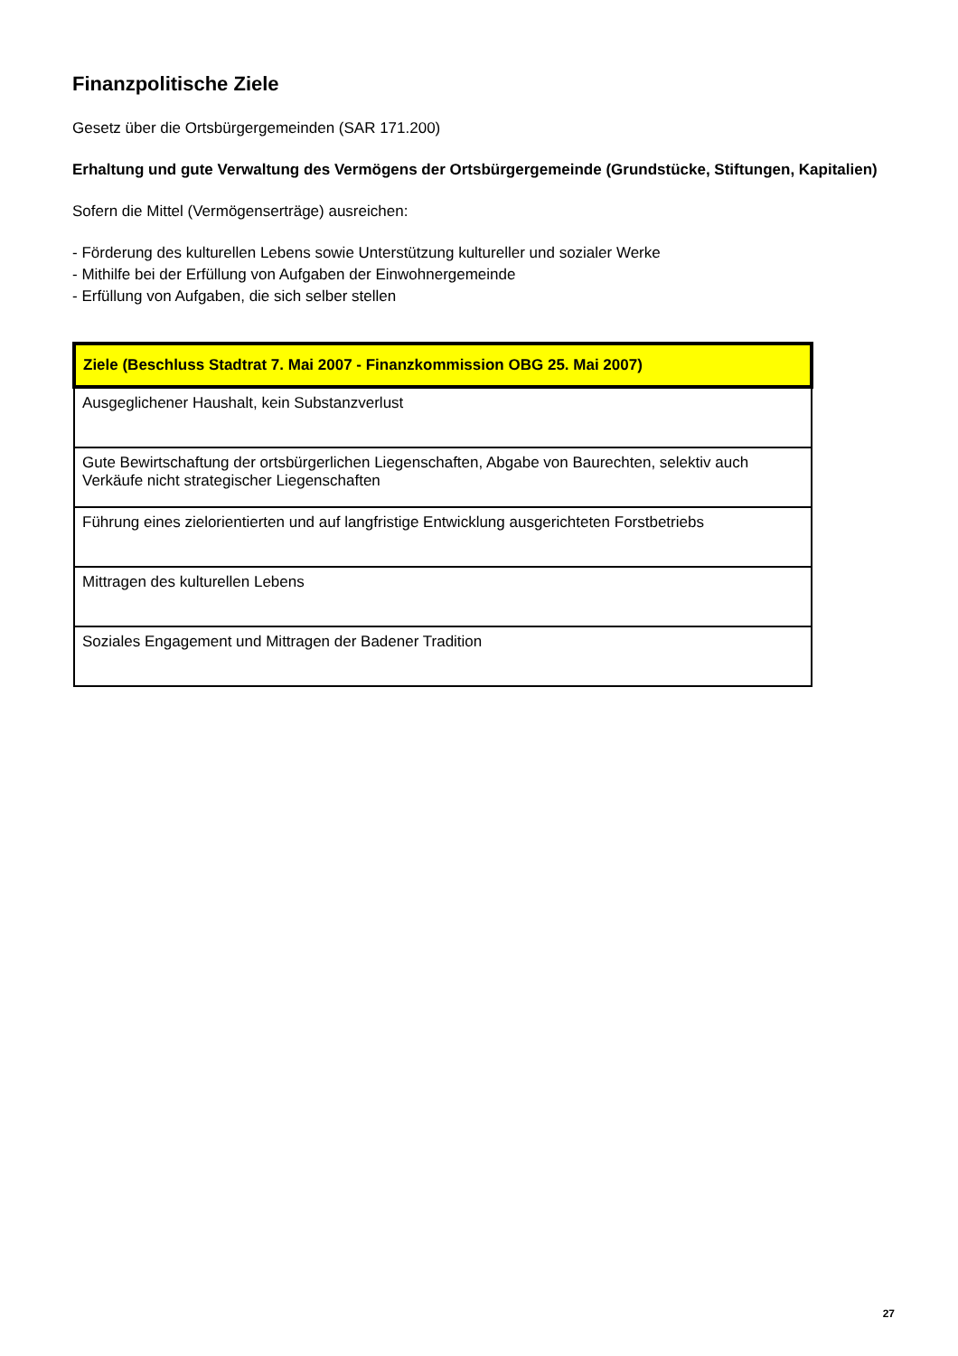Finanzpolitische Ziele
Gesetz über die Ortsbürgergemeinden (SAR 171.200)
Erhaltung und gute Verwaltung des Vermögens der Ortsbürgergemeinde (Grundstücke, Stiftungen, Kapitalien)
Sofern die Mittel (Vermögenserträge) ausreichen:
- Förderung des kulturellen Lebens sowie Unterstützung kultureller und sozialer Werke
- Mithilfe bei der Erfüllung von Aufgaben der Einwohnergemeinde
- Erfüllung von Aufgaben, die sich selber stellen
| Ziele (Beschluss Stadtrat 7. Mai 2007 - Finanzkommission OBG 25. Mai 2007) |
| --- |
| Ausgeglichener Haushalt, kein Substanzverlust |
| Gute Bewirtschaftung der ortsbürgerlichen Liegenschaften, Abgabe von Baurechten, selektiv auch Verkäufe nicht strategischer Liegenschaften |
| Führung eines zielorientierten und auf langfristige Entwicklung ausgerichteten Forstbetriebs |
| Mittragen des kulturellen Lebens |
| Soziales Engagement und Mittragen der Badener Tradition |
27